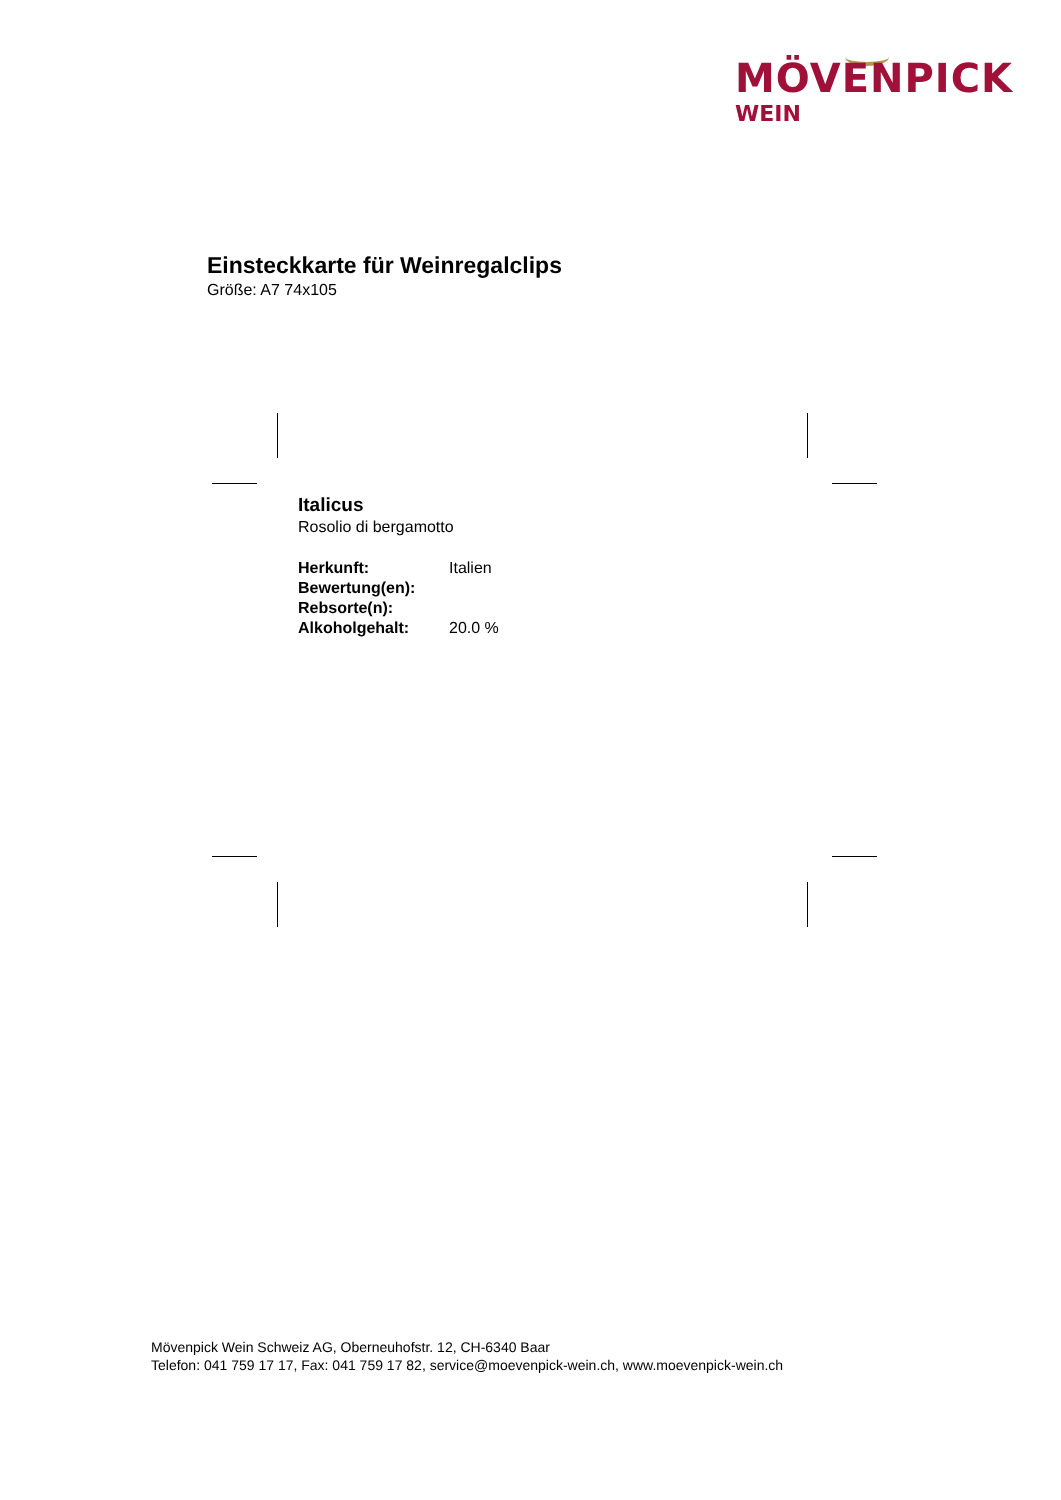MÖVENPICK
WEIN
Einsteckkarte für Weinregalclips
Größe: A7 74x105
Italicus
Rosolio di bergamotto
| Herkunft: | Italien |
| Bewertung(en): | |
| Rebsorte(n): | |
| Alkoholgehalt: | 20.0 % |
Mövenpick Wein Schweiz AG, Oberneuhofstr. 12, CH-6340 Baar
Telefon: 041 759 17 17, Fax: 041 759 17 82, service@moevenpick-wein.ch, www.moevenpick-wein.ch